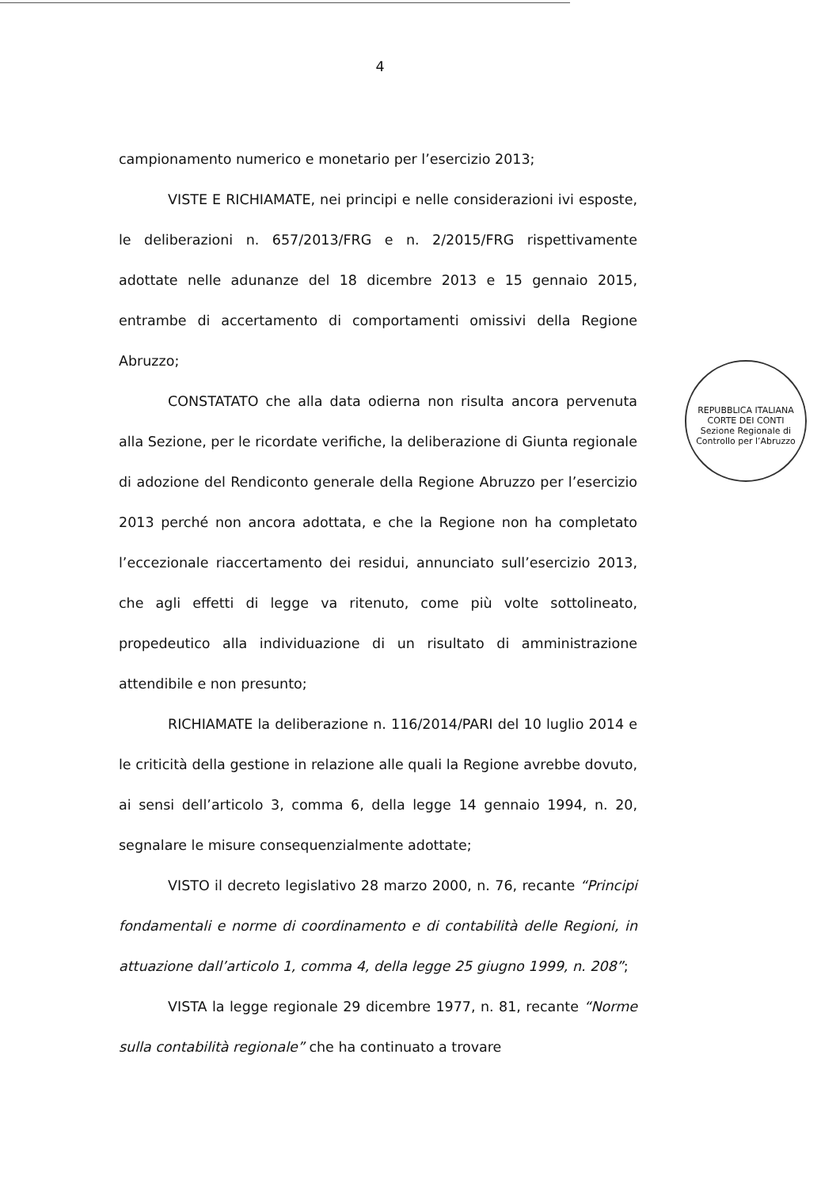4
campionamento numerico e monetario per l’esercizio 2013;
VISTE E RICHIAMATE, nei principi e nelle considerazioni ivi esposte, le deliberazioni n. 657/2013/FRG e n. 2/2015/FRG rispettivamente adottate nelle adunanze del 18 dicembre 2013 e 15 gennaio 2015, entrambe di accertamento di comportamenti omissivi della Regione Abruzzo;
CONSTATATO che alla data odierna non risulta ancora pervenuta alla Sezione, per le ricordate verifiche, la deliberazione di Giunta regionale di adozione del Rendiconto generale della Regione Abruzzo per l’esercizio 2013 perché non ancora adottata, e che la Regione non ha completato l’eccezionale riaccertamento dei residui, annunciato sull’esercizio 2013, che agli effetti di legge va ritenuto, come più volte sottolineato, propedeutico alla individuazione di un risultato di amministrazione attendibile e non presunto;
RICHIAMATE la deliberazione n. 116/2014/PARI del 10 luglio 2014 e le criticità della gestione in relazione alle quali la Regione avrebbe dovuto, ai sensi dell’articolo 3, comma 6, della legge 14 gennaio 1994, n. 20, segnalare le misure consequenzialmente adottate;
VISTO il decreto legislativo 28 marzo 2000, n. 76, recante “Principi fondamentali e norme di coordinamento e di contabilità delle Regioni, in attuazione dall’articolo 1, comma 4, della legge 25 giugno 1999, n. 208”;
VISTA la legge regionale 29 dicembre 1977, n. 81, recante “Norme sulla contabilità regionale” che ha continuato a trovare
REPUBBLICA ITALIANA
CORTE DEI CONTI
Sezione Regionale di Controllo per l’Abruzzo